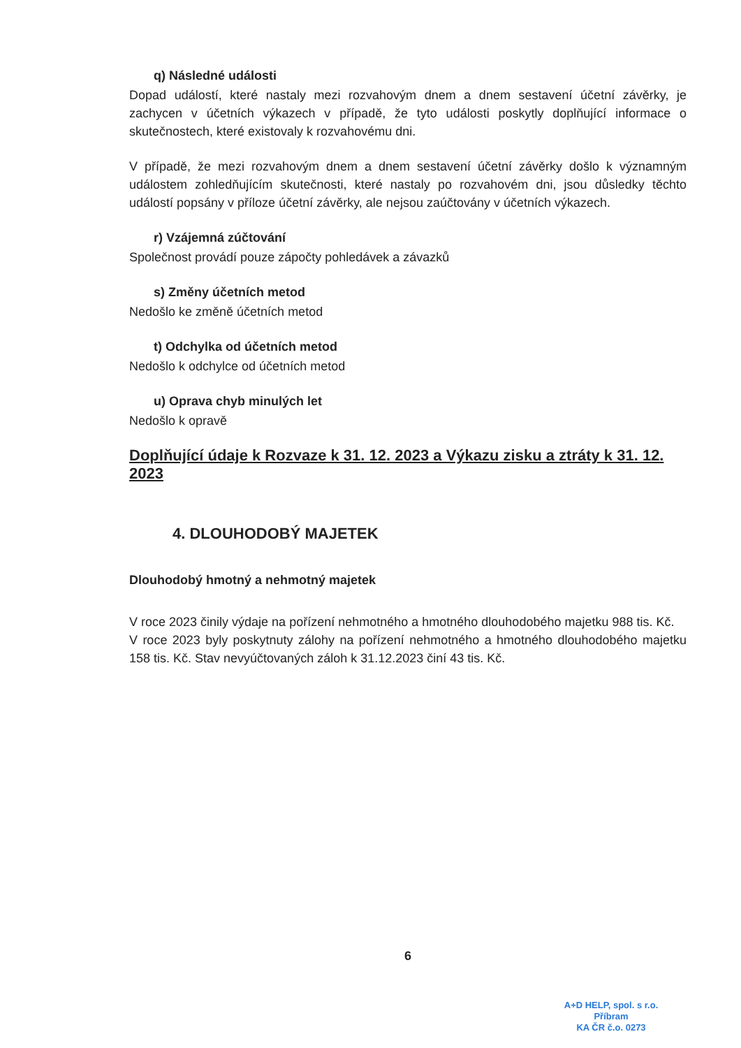q) Následné události
Dopad událostí, které nastaly mezi rozvahovým dnem a dnem sestavení účetní závěrky, je zachycen v účetních výkazech v případě, že tyto události poskytly doplňující informace o skutečnostech, které existovaly k rozvahovému dni.
V případě, že mezi rozvahovým dnem a dnem sestavení účetní závěrky došlo k významným událostem zohledňujícím skutečnosti, které nastaly po rozvahovém dni, jsou důsledky těchto událostí popsány v příloze účetní závěrky, ale nejsou zaúčtovány v účetních výkazech.
r) Vzájemná zúčtování
Společnost provádí pouze zápočty pohledávek a závazků
s) Změny účetních metod
Nedošlo ke změně účetních metod
t) Odchylka od účetních metod
Nedošlo k odchylce od účetních metod
u) Oprava chyb minulých let
Nedošlo k opravě
Doplňující údaje k Rozvaze k 31. 12. 2023 a Výkazu zisku a ztráty k 31. 12. 2023
4. DLOUHODOBÝ MAJETEK
Dlouhodobý hmotný a nehmotný majetek
V roce 2023 činily výdaje na pořízení nehmotného a hmotného dlouhodobého majetku 988 tis. Kč.
V roce 2023 byly poskytnuty zálohy na pořízení nehmotného a hmotného dlouhodobého majetku 158 tis. Kč. Stav nevyúčtovaných záloh k 31.12.2023 činí 43 tis. Kč.
6
A+D HELP, spol. s r.o.
Příbram
KA ČR č.o. 0273